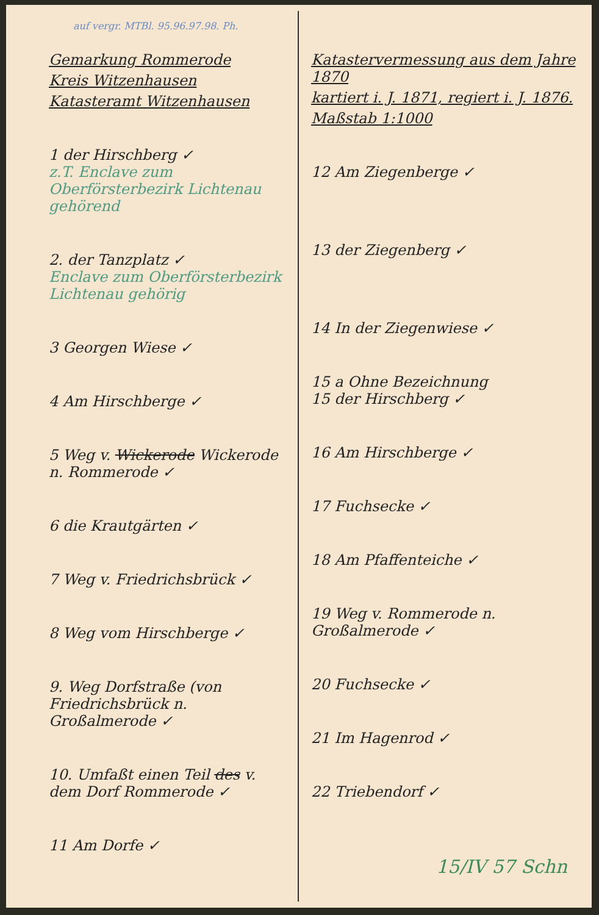auf vergr. MTBl. 95.96.97.98. Ph.
Gemarkung Rommerode
Kreis Witzenhausen
Katasteramt Witzenhausen
1 der Hirschberg ✓
z.T. Enclave zum Oberförsterbezirk Lichtenau gehörend
2. der Tanzplatz ✓
Enclave zum Oberförsterbezirk Lichtenau gehörig
3 Georgen Wiese ✓
4 Am Hirschberge ✓
5 Weg v. Wickerode Wickerode n. Rommerode ✓
6 die Krautgärten ✓
7 Weg v. Friedrichsbrück ✓
8 Weg vom Hirschberge ✓
9. Weg Dorfstraße (von Friedrichsbrück n. Großalmerode ✓
10. Umfaßt einen Teil des v. dem Dorf Rommerode ✓
11 Am Dorfe ✓
Katastervermessung aus dem Jahre 1870
kartiert i. J. 1871, regiert i. J. 1876.
Maßstab 1:1000
12 Am Ziegenberge ✓
13 der Ziegenberg ✓
14 In der Ziegenwiese ✓
15 a Ohne Bezeichnung
15 der Hirschberg ✓
16 Am Hirschberge ✓
17 Fuchsecke ✓
18 Am Pfaffenteiche ✓
19 Weg v. Rommerode n. Großalmerode ✓
20 Fuchsecke ✓
21 Im Hagenrod ✓
22 Triebendorf ✓
15/IV 57 Schn